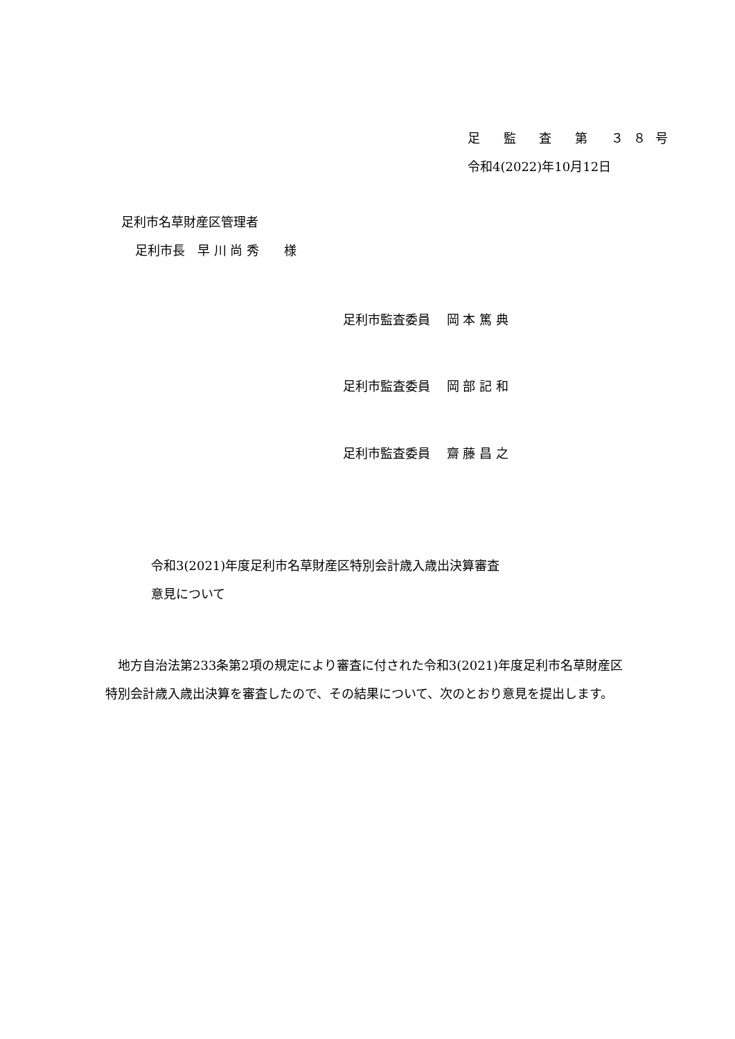足 監 査 第 ３８号
令和4(2022)年10月12日
足利市名草財産区管理者
足利市長　早 川 尚 秀　　様
足利市監査委員　 岡 本 篤 典
足利市監査委員　 岡 部 記 和
足利市監査委員　 齋 藤 昌 之
令和3(2021)年度足利市名草財産区特別会計歳入歳出決算審査
意見について
　地方自治法第233条第2項の規定により審査に付された令和3(2021)年度足利市名草財産区特別会計歳入歳出決算を審査したので、その結果について、次のとおり意見を提出します。